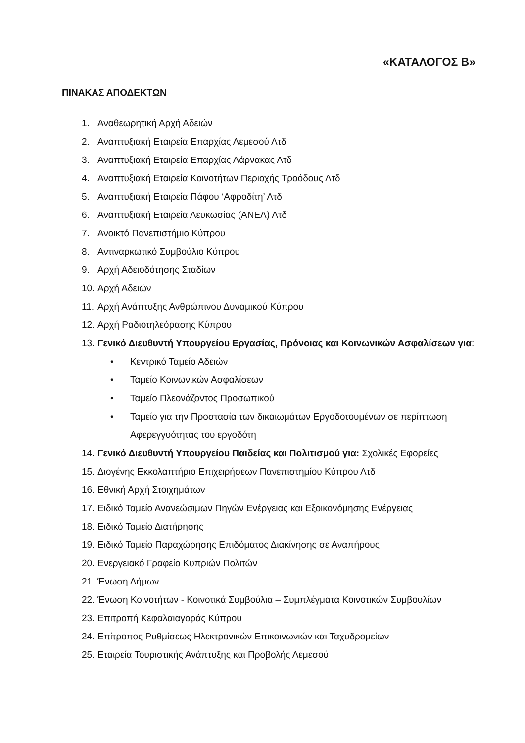«ΚΑΤΑΛΟΓΟΣ Β»
ΠΙΝΑΚΑΣ ΑΠΟΔΕΚΤΩΝ
1. Αναθεωρητική Αρχή Αδειών
2. Αναπτυξιακή Εταιρεία Επαρχίας Λεμεσού Λτδ
3. Αναπτυξιακή Εταιρεία Επαρχίας Λάρνακας Λτδ
4. Αναπτυξιακή Εταιρεία Κοινοτήτων Περιοχής Τροόδους Λτδ
5. Αναπτυξιακή Εταιρεία Πάφου ‘Αφροδίτη’ Λτδ
6. Αναπτυξιακή Εταιρεία Λευκωσίας (ΑΝΕΛ) Λτδ
7. Ανοικτό Πανεπιστήμιο Κύπρου
8. Αντιναρκωτικό Συμβούλιο Κύπρου
9. Αρχή Αδειοδότησης Σταδίων
10. Αρχή Αδειών
11. Αρχή Ανάπτυξης Ανθρώπινου Δυναμικού Κύπρου
12. Αρχή Ραδιοτηλεόρασης Κύπρου
13. Γενικό Διευθυντή Υπουργείου Εργασίας, Πρόνοιας και Κοινωνικών Ασφαλίσεων για:
• Κεντρικό Ταμείο Αδειών
• Ταμείο Κοινωνικών Ασφαλίσεων
• Ταμείο Πλεονάζοντος Προσωπικού
• Ταμείο για την Προστασία των δικαιωμάτων Εργοδοτουμένων σε περίπτωση Αφερεγγυότητας του εργοδότη
14. Γενικό Διευθυντή Υπουργείου Παιδείας και Πολιτισμού για: Σχολικές Εφορείες
15. Διογένης Εκκολαπτήριο Επιχειρήσεων Πανεπιστημίου Κύπρου Λτδ
16. Εθνική Αρχή Στοιχημάτων
17. Ειδικό Ταμείο Ανανεώσιμων Πηγών Ενέργειας και Εξοικονόμησης Ενέργειας
18. Ειδικό Ταμείο Διατήρησης
19. Ειδικό Ταμείο Παραχώρησης Επιδόματος Διακίνησης σε Αναπήρους
20. Ενεργειακό Γραφείο Κυπριών Πολιτών
21. Ένωση Δήμων
22. Ένωση Κοινοτήτων - Κοινοτικά Συμβούλια – Συμπλέγματα Κοινοτικών Συμβουλίων
23. Επιτροπή Κεφαλαιαγοράς Κύπρου
24. Επίτροπος Ρυθμίσεως Ηλεκτρονικών Επικοινωνιών και Ταχυδρομείων
25. Εταιρεία Τουριστικής Ανάπτυξης και Προβολής Λεμεσού